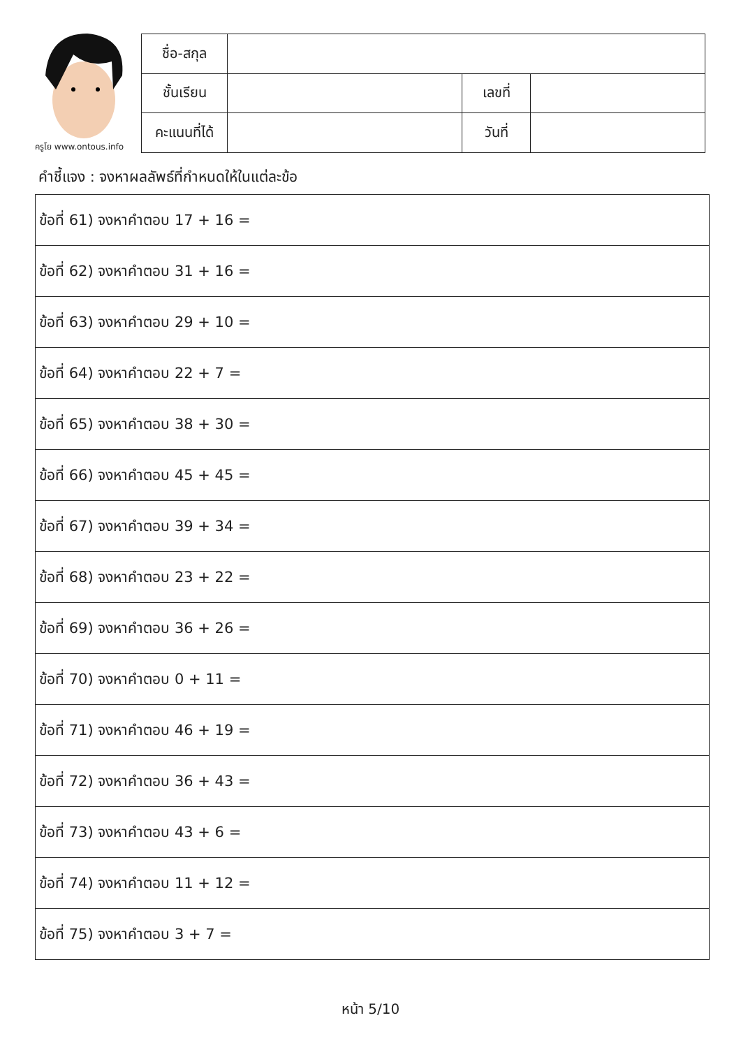ครูโย www.ontous.info
| ชื่อ-สกุล | | | |
| ชั้นเรียน | | เลขที่ | |
| คะแนนที่ได้ | | วันที่ | |
คำชี้แจง : จงหาผลลัพธ์ที่กำหนดให้ในแต่ละข้อ
| ข้อที่ 61) จงหาคำตอบ 17 + 16 = |
| ข้อที่ 62) จงหาคำตอบ 31 + 16 = |
| ข้อที่ 63) จงหาคำตอบ 29 + 10 = |
| ข้อที่ 64) จงหาคำตอบ 22 + 7 = |
| ข้อที่ 65) จงหาคำตอบ 38 + 30 = |
| ข้อที่ 66) จงหาคำตอบ 45 + 45 = |
| ข้อที่ 67) จงหาคำตอบ 39 + 34 = |
| ข้อที่ 68) จงหาคำตอบ 23 + 22 = |
| ข้อที่ 69) จงหาคำตอบ 36 + 26 = |
| ข้อที่ 70) จงหาคำตอบ 0 + 11 = |
| ข้อที่ 71) จงหาคำตอบ 46 + 19 = |
| ข้อที่ 72) จงหาคำตอบ 36 + 43 = |
| ข้อที่ 73) จงหาคำตอบ 43 + 6 = |
| ข้อที่ 74) จงหาคำตอบ 11 + 12 = |
| ข้อที่ 75) จงหาคำตอบ 3 + 7 = |
หน้า 5/10